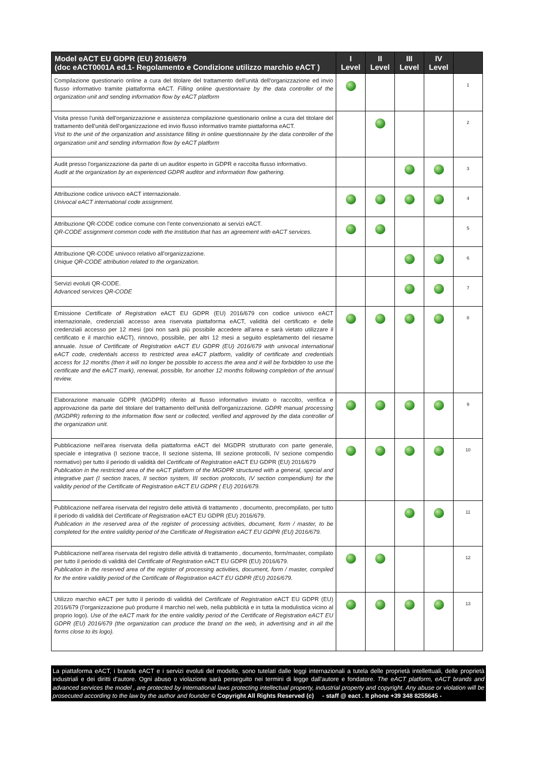| Model eACT EU GDPR (EU) 2016/679 (doc eACT0001A ed.1- Regolamento e Condizione utilizzo marchio eACT ) | I Level | II Level | III Level | IV Level | |
| --- | --- | --- | --- | --- | --- |
| Compilazione questionario online a cura del titolare del trattamento dell'unità dell'organizzazione ed invio flusso informativo tramite piattaforma eACT. Filling online questionnaire by the data controller of the organization unit and sending information flow by eACT platform | | | | | 1 |
| Visita presso l'unità dell'organizzazione e assistenza compilazione questionario online a cura del titolare del trattamento dell'unità dell'organizzazione ed invio flusso informativo tramite piattaforma eACT. Visit to the unit of the organization and assistance filling in online questionnaire by the data controller of the organization unit and sending information flow by eACT platform | | | | | 2 |
| Audit presso l'organizzazione da parte di un auditor esperto in GDPR e raccolta flusso informativo. Audit at the organization by an experienced GDPR auditor and information flow gathering. | | | | | 3 |
| Attribuzione codice univoco eACT internazionale. Univocal eACT international code assignment. | | | | | 4 |
| Attribuzione QR-CODE codice comune con l'ente convenzionato ai servizi eACT. QR-CODE assignment common code with the institution that has an agreement with eACT services. | | | | | 5 |
| Attribuzione QR-CODE univoco relativo all'organizzazione. Unique QR-CODE attribution related to the organization. | | | | | 6 |
| Servizi evoluti QR-CODE. Advanced services QR-CODE | | | | | 7 |
| Emissione Certificate of Registration eACT EU GDPR (EU) 2016/679 con codice univoco eACT internazionale, credenziali accesso area riservata piattaforma eACT, validità del certificato e delle credenziali accesso per 12 mesi (poi non sarà più possibile accedere all'area e sarà vietato utilizzare il certificato e il marchio eACT), rinnovo, possibile, per altri 12 mesi a seguito espletamento del riesame annuale. Issue of Certificate of Registration eACT EU GDPR (EU) 2016/679 with univocal international eACT code, credentials access to restricted area eACT platform, validity of certificate and credentials access for 12 months (then it will no longer be possible to access the area and it will be forbidden to use the certificate and the eACT mark), renewal, possible, for another 12 months following completion of the annual review. | | | | | 8 |
| Elaborazione manuale GDPR (MGDPR) riferito al flusso informativo inviato o raccolto, verifica e approvazione da parte del titolare del trattamento dell'unità dell'organizzazione. GDPR manual processing (MGDPR) referring to the information flow sent or collected, verified and approved by the data controller of the organization unit. | | | | | 9 |
| Pubblicazione nell'area riservata della piattaforma eACT del MGDPR strutturato con parte generale, speciale e integrativa (I sezione tracce, II sezione sistema, III sezione protocolli, IV sezione compendio normativo) per tutto il periodo di validità del Certificate of Registration eACT EU GDPR (EU) 2016/679 Publication in the restricted area of the eACT platform of the MGDPR structured with a general, special and integrative part (I section traces, II section system, III section protocols, IV section compendium) for the validity period of the Certificate of Registration eACT EU GDPR ( EU) 2016/679. | | | | | 10 |
| Pubblicazione nell'area riservata del registro delle attività di trattamento , documento, precompilato, per tutto il periodo di validità del Certificate of Registration eACT EU GDPR (EU) 2016/679. Publication in the reserved area of the register of processing activities, document, form / master, to be completed for the entire validity period of the Certificate of Registration eACT EU GDPR (EU) 2016/679. | | | | | 11 |
| Pubblicazione nell'area riservata del registro delle attività di trattamento , documento, form/master, compilato per tutto il periodo di validità del Certificate of Registration eACT EU GDPR (EU) 2016/679. Publication in the reserved area of the register of processing activities, document, form / master, compiled for the entire validity period of the Certificate of Registration eACT EU GDPR (EU) 2016/679. | | | | | 12 |
| Utilizzo marchio eACT per tutto il periodo di validità del Certificate of Registration eACT EU GDPR (EU) 2016/679 (l'organizzazione può produrre il marchio nel web, nella pubblicità e in tutta la modulistica vicino al proprio logo). Use of the eACT mark for the entire validity period of the Certificate of Registration eACT EU GDPR (EU) 2016/679 (the organization can produce the brand on the web, in advertising and in all the forms close to its logo). | | | | | 13 |
La piattaforma eACT, i brands eACT e i servizi evoluti del modello, sono tutelati dalle leggi internazionali a tutela delle proprietà intellettuali, delle proprietà industriali e dei diritti d'autore. Ogni abuso o violazione sarà perseguito nei termini di legge dall'autore e fondatore. The eACT platform, eACT brands and advanced services the model , are protected by international laws protecting intellectual property, industrial property and copyright. Any abuse or violation will be prosecuted according to the law by the author and founder © Copyright All Rights Reserved (c) - staff @ eact . It phone +39 348 8255645 -